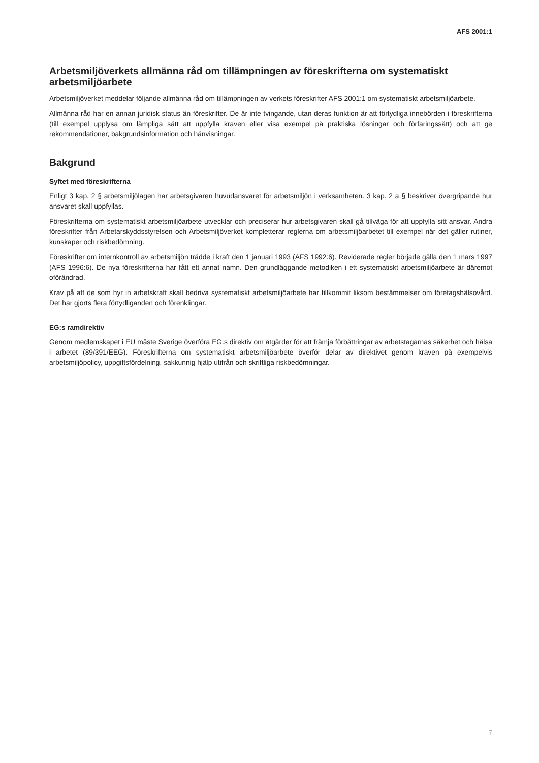AFS 2001:1
Arbetsmiljöverkets allmänna råd om tillämpningen av föreskrifterna om systematiskt arbetsmiljöarbete
Arbetsmiljöverket meddelar följande allmänna råd om tillämpningen av verkets föreskrifter AFS 2001:1 om systematiskt arbetsmiljöarbete.
Allmänna råd har en annan juridisk status än föreskrifter. De är inte tvingande, utan deras funktion är att förtydliga innebörden i föreskrifterna (till exempel upplysa om lämpliga sätt att uppfylla kraven eller visa exempel på praktiska lösningar och förfaringssätt) och att ge rekommendationer, bakgrundsinformation och hänvisningar.
Bakgrund
Syftet med föreskrifterna
Enligt 3 kap. 2 § arbetsmiljölagen har arbetsgivaren huvudansvaret för arbetsmiljön i verksamheten. 3 kap. 2 a § beskriver övergripande hur ansvaret skall uppfyllas.
Föreskrifterna om systematiskt arbetsmiljöarbete utvecklar och preciserar hur arbetsgivaren skall gå tillväga för att uppfylla sitt ansvar. Andra föreskrifter från Arbetarskyddsstyrelsen och Arbetsmiljöverket kompletterar reglerna om arbetsmiljöarbetet till exempel när det gäller rutiner, kunskaper och riskbedömning.
Föreskrifter om internkontroll av arbetsmiljön trädde i kraft den 1 januari 1993 (AFS 1992:6). Reviderade regler började gälla den 1 mars 1997 (AFS 1996:6). De nya föreskrifterna har fått ett annat namn. Den grundläggande metodiken i ett systematiskt arbetsmiljöarbete är däremot oförändrad.
Krav på att de som hyr in arbetskraft skall bedriva systematiskt arbetsmiljöarbete har tillkommit liksom bestämmelser om företagshälsovård. Det har gjorts flera förtydliganden och förenklingar.
EG:s ramdirektiv
Genom medlemskapet i EU måste Sverige överföra EG:s direktiv om åtgärder för att främja förbättringar av arbetstagarnas säkerhet och hälsa i arbetet (89/391/EEG). Föreskrifterna om systematiskt arbetsmiljöarbete överför delar av direktivet genom kraven på exempelvis arbetsmiljöpolicy, uppgiftsfördelning, sakkunnig hjälp utifrån och skriftliga riskbedömningar.
7